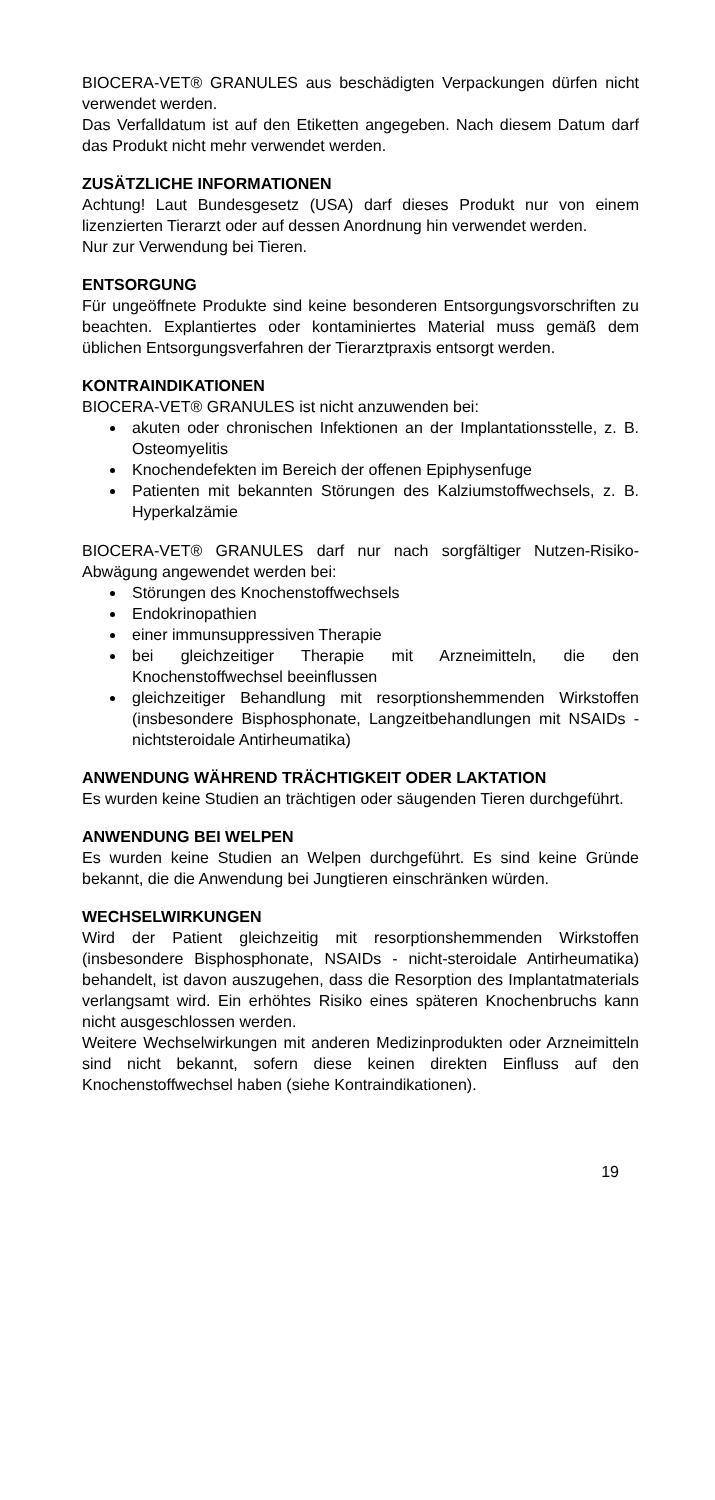BIOCERA-VET® GRANULES aus beschädigten Verpackungen dürfen nicht verwendet werden.
Das Verfalldatum ist auf den Etiketten angegeben. Nach diesem Datum darf das Produkt nicht mehr verwendet werden.
ZUSÄTZLICHE INFORMATIONEN
Achtung! Laut Bundesgesetz (USA) darf dieses Produkt nur von einem lizenzierten Tierarzt oder auf dessen Anordnung hin verwendet werden.
Nur zur Verwendung bei Tieren.
ENTSORGUNG
Für ungeöffnete Produkte sind keine besonderen Entsorgungsvorschriften zu beachten. Explantiertes oder kontaminiertes Material muss gemäß dem üblichen Entsorgungsverfahren der Tierarztpraxis entsorgt werden.
KONTRAINDIKATIONEN
BIOCERA-VET® GRANULES ist nicht anzuwenden bei:
akuten oder chronischen Infektionen an der Implantationsstelle, z. B. Osteomyelitis
Knochendefekten im Bereich der offenen Epiphysenfuge
Patienten mit bekannten Störungen des Kalziumstoffwechsels, z. B. Hyperkalzämie
BIOCERA-VET® GRANULES darf nur nach sorgfältiger Nutzen-Risiko-Abwägung angewendet werden bei:
Störungen des Knochenstoffwechsels
Endokrinopathien
einer immunsuppressiven Therapie
bei gleichzeitiger Therapie mit Arzneimitteln, die den Knochenstoffwechsel beeinflussen
gleichzeitiger Behandlung mit resorptionshemmenden Wirkstoffen (insbesondere Bisphosphonate, Langzeitbehandlungen mit NSAIDs - nichtsteroidale Antirheumatika)
ANWENDUNG WÄHREND TRÄCHTIGKEIT ODER LAKTATION
Es wurden keine Studien an trächtigen oder säugenden Tieren durchgeführt.
ANWENDUNG BEI WELPEN
Es wurden keine Studien an Welpen durchgeführt. Es sind keine Gründe bekannt, die die Anwendung bei Jungtieren einschränken würden.
WECHSELWIRKUNGEN
Wird der Patient gleichzeitig mit resorptionshemmenden Wirkstoffen (insbesondere Bisphosphonate, NSAIDs - nicht-steroidale Antirheumatika) behandelt, ist davon auszugehen, dass die Resorption des Implantatmaterials verlangsamt wird. Ein erhöhtes Risiko eines späteren Knochenbruchs kann nicht ausgeschlossen werden.
Weitere Wechselwirkungen mit anderen Medizinprodukten oder Arzneimitteln sind nicht bekannt, sofern diese keinen direkten Einfluss auf den Knochenstoffwechsel haben (siehe Kontraindikationen).
19